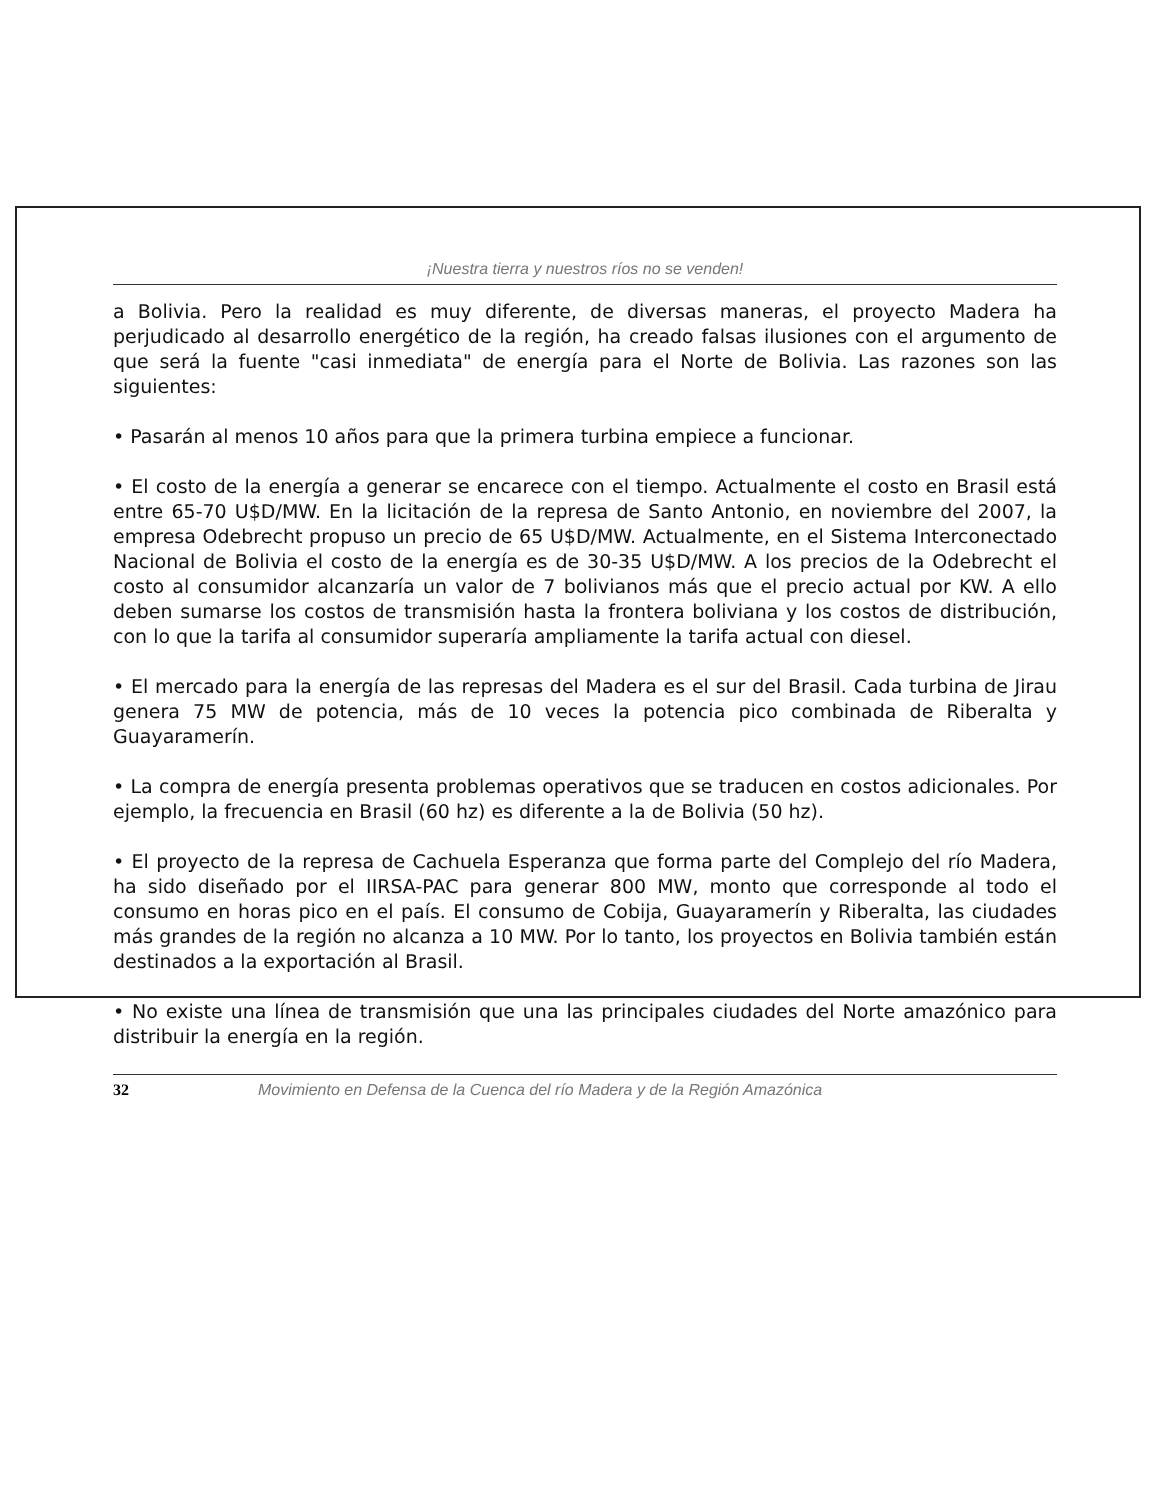¡Nuestra tierra y nuestros ríos no se venden!
a Bolivia. Pero la realidad es muy diferente, de diversas maneras, el proyecto Madera ha perjudicado al desarrollo energético de la región, ha creado falsas ilusiones con el argumento de que será la fuente "casi inmediata" de energía para el Norte de Bolivia. Las razones son las siguientes:
• Pasarán al menos 10 años para que la primera turbina empiece a funcionar.
• El costo de la energía a generar se encarece con el tiempo. Actualmente el costo en Brasil está entre 65-70 U$D/MW. En la licitación de la represa de Santo Antonio, en noviembre del 2007, la empresa Odebrecht propuso un precio de 65 U$D/MW. Actualmente, en el Sistema Interconectado Nacional de Bolivia el costo de la energía es de 30-35 U$D/MW. A los precios de la Odebrecht el costo al consumidor alcanzaría un valor de 7 bolivianos más que el precio actual por KW. A ello deben sumarse los costos de transmisión hasta la frontera boliviana y los costos de distribución, con lo que la tarifa al consumidor superaría ampliamente la tarifa actual con diesel.
• El mercado para la energía de las represas del Madera es el sur del Brasil. Cada turbina de Jirau genera 75 MW de potencia, más de 10 veces la potencia pico combinada de Riberalta y Guayaramerín.
• La compra de energía presenta problemas operativos que se traducen en costos adicionales. Por ejemplo, la frecuencia en Brasil (60 hz) es diferente a la de Bolivia (50 hz).
• El proyecto de la represa de Cachuela Esperanza que forma parte del Complejo del río Madera, ha sido diseñado por el IIRSA-PAC para generar 800 MW, monto que corresponde al todo el consumo en horas pico en el país. El consumo de Cobija, Guayaramerín y Riberalta, las ciudades más grandes de la región no alcanza a 10 MW. Por lo tanto, los proyectos en Bolivia también están destinados a la exportación al Brasil.
• No existe una línea de transmisión que una las principales ciudades del Norte amazónico para distribuir la energía en la región.
32 Movimiento en Defensa de la Cuenca del río Madera y de la Región Amazónica